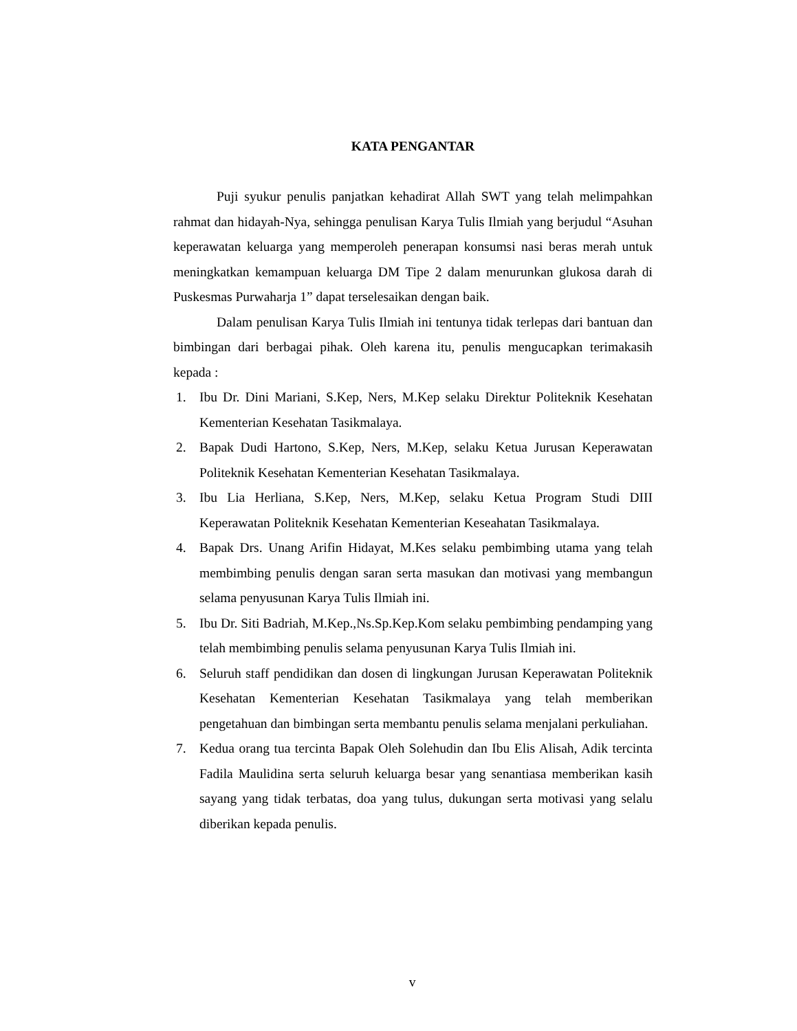KATA PENGANTAR
Puji syukur penulis panjatkan kehadirat Allah SWT yang telah melimpahkan rahmat dan hidayah-Nya, sehingga penulisan Karya Tulis Ilmiah yang berjudul “Asuhan keperawatan keluarga yang memperoleh penerapan konsumsi nasi beras merah untuk meningkatkan kemampuan keluarga DM Tipe 2 dalam menurunkan glukosa darah di Puskesmas Purwaharja 1” dapat terselesaikan dengan baik.
Dalam penulisan Karya Tulis Ilmiah ini tentunya tidak terlepas dari bantuan dan bimbingan dari berbagai pihak. Oleh karena itu, penulis mengucapkan terimakasih kepada :
1. Ibu Dr. Dini Mariani, S.Kep, Ners, M.Kep selaku Direktur Politeknik Kesehatan Kementerian Kesehatan Tasikmalaya.
2. Bapak Dudi Hartono, S.Kep, Ners, M.Kep, selaku Ketua Jurusan Keperawatan Politeknik Kesehatan Kementerian Kesehatan Tasikmalaya.
3. Ibu Lia Herliana, S.Kep, Ners, M.Kep, selaku Ketua Program Studi DIII Keperawatan Politeknik Kesehatan Kementerian Keseahatan Tasikmalaya.
4. Bapak Drs. Unang Arifin Hidayat, M.Kes selaku pembimbing utama yang telah membimbing penulis dengan saran serta masukan dan motivasi yang membangun selama penyusunan Karya Tulis Ilmiah ini.
5. Ibu Dr. Siti Badriah, M.Kep.,Ns.Sp.Kep.Kom selaku pembimbing pendamping yang telah membimbing penulis selama penyusunan Karya Tulis Ilmiah ini.
6. Seluruh staff pendidikan dan dosen di lingkungan Jurusan Keperawatan Politeknik Kesehatan Kementerian Kesehatan Tasikmalaya yang telah memberikan pengetahuan dan bimbingan serta membantu penulis selama menjalani perkuliahan.
7. Kedua orang tua tercinta Bapak Oleh Solehudin dan Ibu Elis Alisah, Adik tercinta Fadila Maulidina serta seluruh keluarga besar yang senantiasa memberikan kasih sayang yang tidak terbatas, doa yang tulus, dukungan serta motivasi yang selalu diberikan kepada penulis.
v